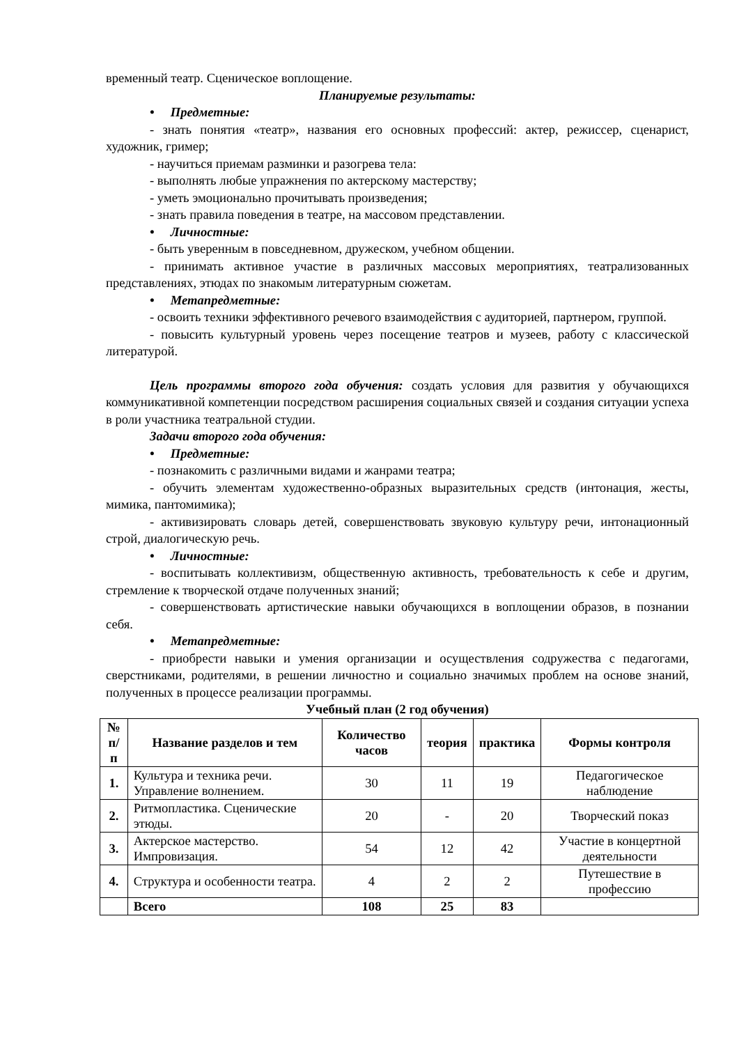временный театр. Сценическое воплощение.
Планируемые результаты:
• Предметные:
- знать понятия «театр», названия его основных профессий: актер, режиссер, сценарист, художник, гример;
- научиться приемам разминки и разогрева тела:
- выполнять любые упражнения по актерскому мастерству;
- уметь эмоционально прочитывать произведения;
- знать правила поведения в театре, на массовом представлении.
• Личностные:
- быть уверенным в повседневном, дружеском, учебном общении.
- принимать активное участие в различных массовых мероприятиях, театрализованных представлениях, этюдах по знакомым литературным сюжетам.
• Метапредметные:
- освоить техники эффективного речевого взаимодействия с аудиторией, партнером, группой.
- повысить культурный уровень через посещение театров и музеев, работу с классической литературой.
Цель программы второго года обучения: создать условия для развития у обучающихся коммуникативной компетенции посредством расширения социальных связей и создания ситуации успеха в роли участника театральной студии.
Задачи второго года обучения:
• Предметные:
- познакомить с различными видами и жанрами театра;
- обучить элементам художественно-образных выразительных средств (интонация, жесты, мимика, пантомимика);
- активизировать словарь детей, совершенствовать звуковую культуру речи, интонационный строй, диалогическую речь.
• Личностные:
- воспитывать коллективизм, общественную активность, требовательность к себе и другим, стремление к творческой отдаче полученных знаний;
- совершенствовать артистические навыки обучающихся в воплощении образов, в познании себя.
• Метапредметные:
- приобрести навыки и умения организации и осуществления содружества с педагогами, сверстниками, родителями, в решении личностно и социально значимых проблем на основе знаний, полученных в процессе реализации программы.
Учебный план (2 год обучения)
| № п/п | Название разделов и тем | Количество часов | теория | практика | Формы контроля |
| --- | --- | --- | --- | --- | --- |
| 1. | Культура и техника речи. Управление волнением. | 30 | 11 | 19 | Педагогическое наблюдение |
| 2. | Ритмопластика. Сценические этюды. | 20 | - | 20 | Творческий показ |
| 3. | Актерское мастерство. Импровизация. | 54 | 12 | 42 | Участие в концертной деятельности |
| 4. | Структура и особенности театра. | 4 | 2 | 2 | Путешествие в профессию |
| | Всего | 108 | 25 | 83 | |